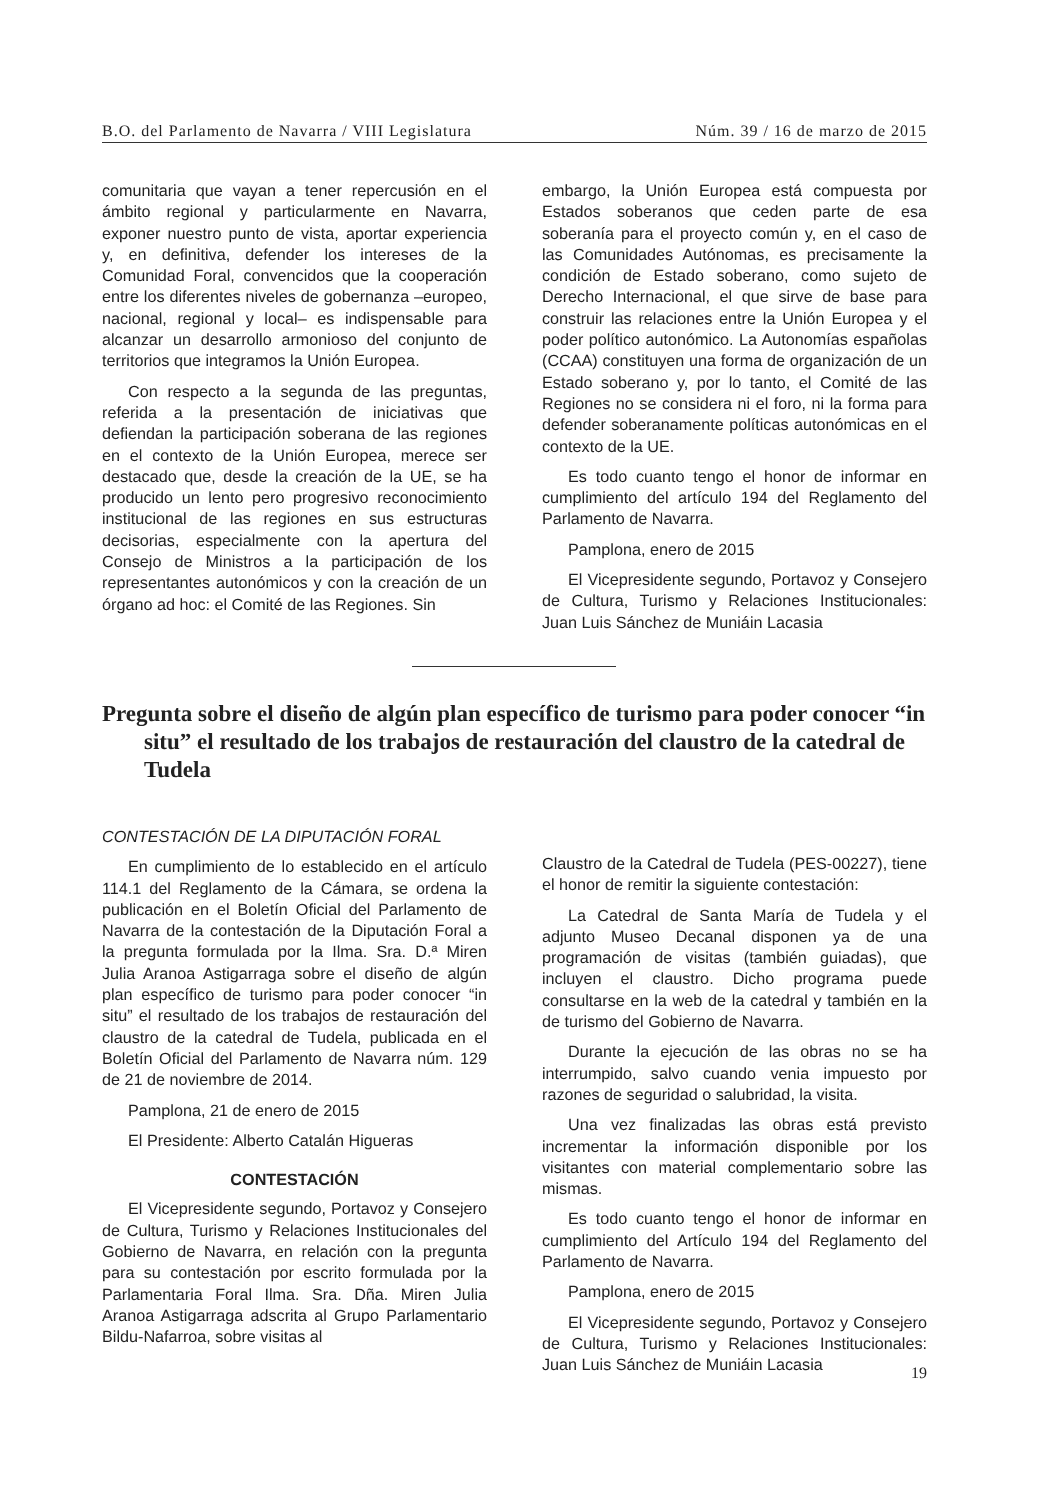B.O. del Parlamento de Navarra / VIII Legislatura Núm. 39 / 16 de marzo de 2015
comunitaria que vayan a tener repercusión en el ámbito regional y particularmente en Navarra, exponer nuestro punto de vista, aportar experiencia y, en definitiva, defender los intereses de la Comunidad Foral, convencidos que la cooperación entre los diferentes niveles de gobernanza –europeo, nacional, regional y local– es indispensable para alcanzar un desarrollo armonioso del conjunto de territorios que integramos la Unión Europea.
Con respecto a la segunda de las preguntas, referida a la presentación de iniciativas que defiendan la participación soberana de las regiones en el contexto de la Unión Europea, merece ser destacado que, desde la creación de la UE, se ha producido un lento pero progresivo reconocimiento institucional de las regiones en sus estructuras decisorias, especialmente con la apertura del Consejo de Ministros a la participación de los representantes autonómicos y con la creación de un órgano ad hoc: el Comité de las Regiones. Sin
embargo, la Unión Europea está compuesta por Estados soberanos que ceden parte de esa soberanía para el proyecto común y, en el caso de las Comunidades Autónomas, es precisamente la condición de Estado soberano, como sujeto de Derecho Internacional, el que sirve de base para construir las relaciones entre la Unión Europea y el poder político autonómico. La Autonomías españolas (CCAA) constituyen una forma de organización de un Estado soberano y, por lo tanto, el Comité de las Regiones no se considera ni el foro, ni la forma para defender soberanamente políticas autonómicas en el contexto de la UE.
Es todo cuanto tengo el honor de informar en cumplimiento del artículo 194 del Reglamento del Parlamento de Navarra.
Pamplona, enero de 2015
El Vicepresidente segundo, Portavoz y Consejero de Cultura, Turismo y Relaciones Institucionales: Juan Luis Sánchez de Muniáin Lacasia
Pregunta sobre el diseño de algún plan específico de turismo para poder conocer “in situ” el resultado de los trabajos de restauración del claustro de la catedral de Tudela
CONTESTACIÓN DE LA DIPUTACIÓN FORAL
En cumplimiento de lo establecido en el artículo 114.1 del Reglamento de la Cámara, se ordena la publicación en el Boletín Oficial del Parlamento de Navarra de la contestación de la Diputación Foral a la pregunta formulada por la Ilma. Sra. D.ª Miren Julia Aranoa Astigarraga sobre el diseño de algún plan específico de turismo para poder conocer “in situ” el resultado de los trabajos de restauración del claustro de la catedral de Tudela, publicada en el Boletín Oficial del Parlamento de Navarra núm. 129 de 21 de noviembre de 2014.
Pamplona, 21 de enero de 2015
El Presidente: Alberto Catalán Higueras
CONTESTACIÓN
El Vicepresidente segundo, Portavoz y Consejero de Cultura, Turismo y Relaciones Institucionales del Gobierno de Navarra, en relación con la pregunta para su contestación por escrito formulada por la Parlamentaria Foral Ilma. Sra. Dña. Miren Julia Aranoa Astigarraga adscrita al Grupo Parlamentario Bildu-Nafarroa, sobre visitas al
Claustro de la Catedral de Tudela (PES-00227), tiene el honor de remitir la siguiente contestación:
La Catedral de Santa María de Tudela y el adjunto Museo Decanal disponen ya de una programación de visitas (también guiadas), que incluyen el claustro. Dicho programa puede consultarse en la web de la catedral y también en la de turismo del Gobierno de Navarra.
Durante la ejecución de las obras no se ha interrumpido, salvo cuando venia impuesto por razones de seguridad o salubridad, la visita.
Una vez finalizadas las obras está previsto incrementar la información disponible por los visitantes con material complementario sobre las mismas.
Es todo cuanto tengo el honor de informar en cumplimiento del Artículo 194 del Reglamento del Parlamento de Navarra.
Pamplona, enero de 2015
El Vicepresidente segundo, Portavoz y Consejero de Cultura, Turismo y Relaciones Institucionales: Juan Luis Sánchez de Muniáin Lacasia
19